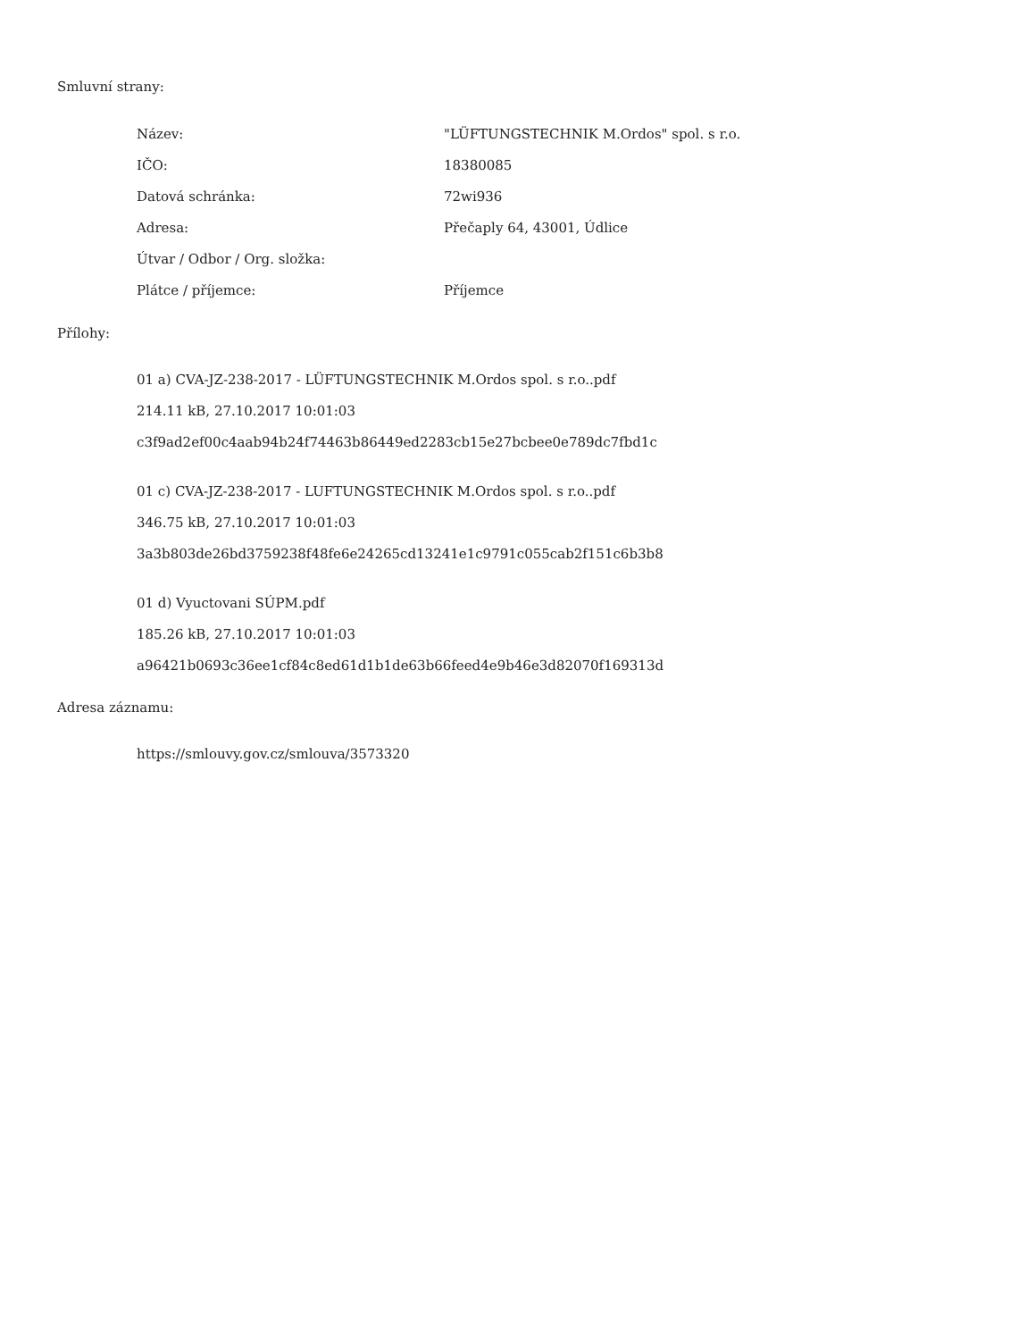Smluvní strany:
| Název: | "LÜFTUNGSTECHNIK M.Ordos" spol. s r.o. |
| IČO: | 18380085 |
| Datová schránka: | 72wi936 |
| Adresa: | Přečaply 64, 43001, Údlice |
| Útvar / Odbor / Org. složka: | |
| Plátce / příjemce: | Příjemce |
Přílohy:
01 a) CVA-JZ-238-2017 - LÜFTUNGSTECHNIK M.Ordos spol. s r.o..pdf
214.11 kB, 27.10.2017 10:01:03
c3f9ad2ef00c4aab94b24f74463b86449ed2283cb15e27bcbee0e789dc7fbd1c
01 c) CVA-JZ-238-2017 - LUFTUNGSTECHNIK M.Ordos spol. s r.o..pdf
346.75 kB, 27.10.2017 10:01:03
3a3b803de26bd3759238f48fe6e24265cd13241e1c9791c055cab2f151c6b3b8
01 d) Vyuctovani SÚPM.pdf
185.26 kB, 27.10.2017 10:01:03
a96421b0693c36ee1cf84c8ed61d1b1de63b66feed4e9b46e3d82070f169313d
Adresa záznamu:
https://smlouvy.gov.cz/smlouva/3573320